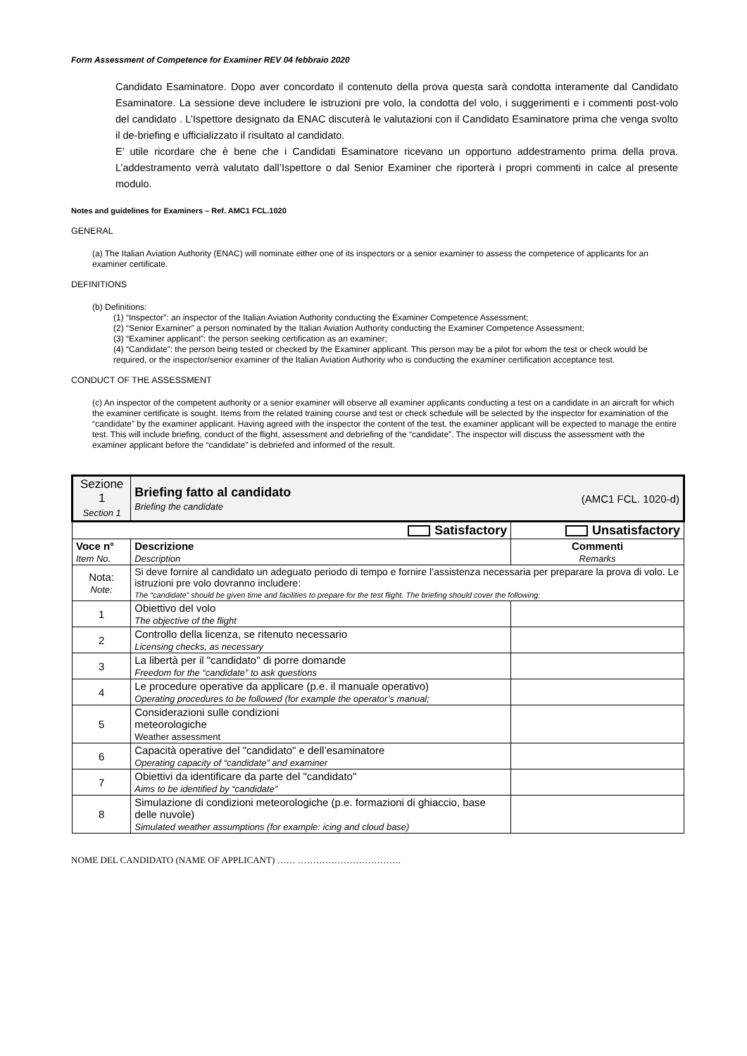Form Assessment of Competence for Examiner REV 04 febbraio 2020
Candidato Esaminatore. Dopo aver concordato il contenuto della prova questa sarà condotta interamente dal Candidato Esaminatore. La sessione deve includere le istruzioni pre volo, la condotta del volo, i suggerimenti e i commenti post-volo del candidato . L’Ispettore designato da ENAC discuterà le valutazioni con il Candidato Esaminatore prima che venga svolto il de-briefing e ufficializzato il risultato al candidato.
E’ utile ricordare che è bene che i Candidati Esaminatore ricevano un opportuno addestramento prima della prova. L’addestramento verrà valutato dall’Ispettore o dal Senior Examiner che riporterà i propri commenti in calce al presente modulo.
Notes and guidelines for Examiners – Ref. AMC1 FCL.1020
GENERAL
(a) The Italian Aviation Authority (ENAC) will nominate either one of its inspectors or a senior examiner to assess the competence of applicants for an examiner certificate.
DEFINITIONS
(b) Definitions:
(1) “Inspector”: an inspector of the Italian Aviation Authority conducting the Examiner Competence Assessment;
(2) “Senior Examiner” a person nominated by the Italian Aviation Authority conducting the Examiner Competence Assessment;
(3) “Examiner applicant”: the person seeking certification as an examiner;
(4) “Candidate”: the person being tested or checked by the Examiner applicant. This person may be a pilot for whom the test or check would be required, or the inspector/senior examiner of the Italian Aviation Authority who is conducting the examiner certification acceptance test.
CONDUCT OF THE ASSESSMENT
(c) An inspector of the competent authority or a senior examiner will observe all examiner applicants conducting a test on a candidate in an aircraft for which the examiner certificate is sought. Items from the related training course and test or check schedule will be selected by the inspector for examination of the “candidate” by the examiner applicant. Having agreed with the inspector the content of the test, the examiner applicant will be expected to manage the entire test. This will include briefing, conduct of the flight, assessment and debriefing of the “candidate”. The inspector will discuss the assessment with the examiner applicant before the “candidate” is debriefed and informed of the result.
| Sezione 1 Section 1 | Briefing fatto al candidato Briefing the candidate | (AMC1 FCL. 1020-d) |
| Satisfactory | | Unsatisfactory |
| Voce n° Item No. | Descrizione Description | Commenti Remarks |
| Nota: Note: | Si deve fornire al candidato un adeguato periodo di tempo e fornire l’assistenza necessaria per preparare la prova di volo. Le istruzioni pre volo dovranno includere: The “candidate” should be given time and facilities to prepare for the test flight. The briefing should cover the following: | |
| 1 | Obiettivo del volo The objective of the flight | |
| 2 | Controllo della licenza, se ritenuto necessario Licensing checks, as necessary | |
| 3 | La libertà per il "candidato" di porre domande Freedom for the “candidate” to ask questions | |
| 4 | Le procedure operative da applicare (p.e. il manuale operativo) Operating procedures to be followed (for example the operator’s manual; | |
| 5 | Considerazioni sulle condizioni meteorologiche Weather assessment | |
| 6 | Capacità operative del "candidato" e dell’esaminatore Operating capacity of “candidate” and examiner | |
| 7 | Obiettivi da identificare da parte del "candidato" Aims to be identified by “candidate” | |
| 8 | Simulazione di condizioni meteorologiche (p.e. formazioni di ghiaccio, base delle nuvole) Simulated weather assumptions (for example: icing and cloud base) | |
NOME DEL CANDIDATO (NAME OF APPLICANT) …… …………………………….